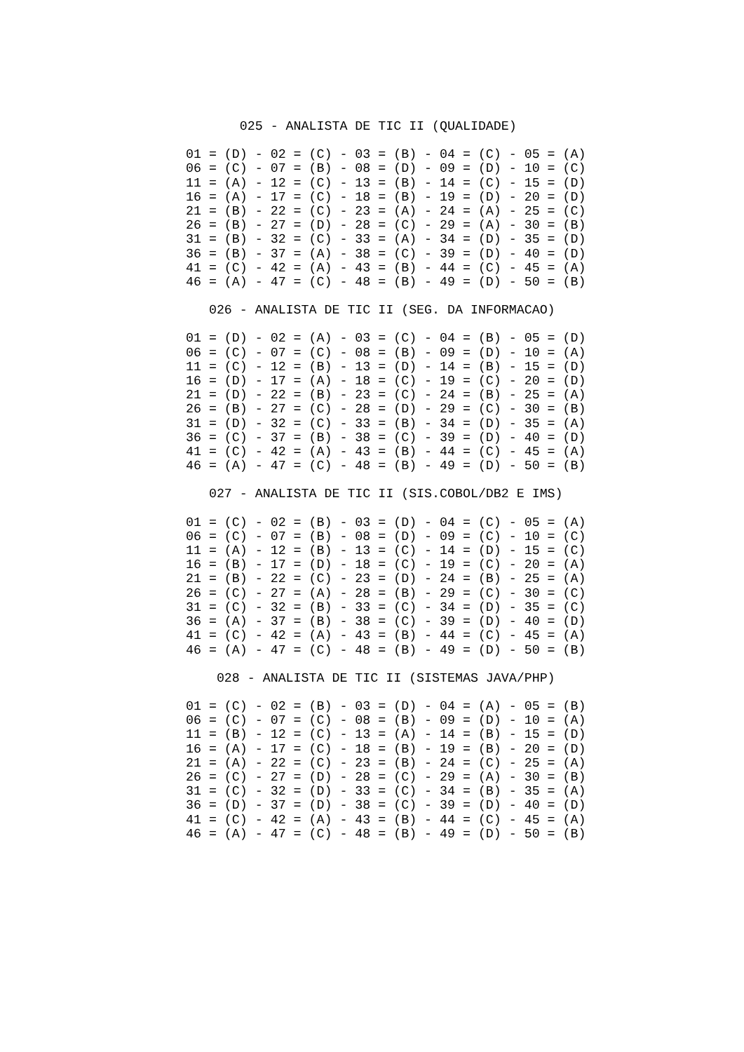025 - ANALISTA DE TIC II (QUALIDADE)
01 = (D) - 02 = (C) - 03 = (B) - 04 = (C) - 05 = (A)
06 = (C) - 07 = (B) - 08 = (D) - 09 = (D) - 10 = (C)
11 = (A) - 12 = (C) - 13 = (B) - 14 = (C) - 15 = (D)
16 = (A) - 17 = (C) - 18 = (B) - 19 = (D) - 20 = (D)
21 = (B) - 22 = (C) - 23 = (A) - 24 = (A) - 25 = (C)
26 = (B) - 27 = (D) - 28 = (C) - 29 = (A) - 30 = (B)
31 = (B) - 32 = (C) - 33 = (A) - 34 = (D) - 35 = (D)
36 = (B) - 37 = (A) - 38 = (C) - 39 = (D) - 40 = (D)
41 = (C) - 42 = (A) - 43 = (B) - 44 = (C) - 45 = (A)
46 = (A) - 47 = (C) - 48 = (B) - 49 = (D) - 50 = (B)
   026 - ANALISTA DE TIC II (SEG. DA INFORMACAO)
01 = (D) - 02 = (A) - 03 = (C) - 04 = (B) - 05 = (D)
06 = (C) - 07 = (C) - 08 = (B) - 09 = (D) - 10 = (A)
11 = (C) - 12 = (B) - 13 = (D) - 14 = (B) - 15 = (D)
16 = (D) - 17 = (A) - 18 = (C) - 19 = (C) - 20 = (D)
21 = (D) - 22 = (B) - 23 = (C) - 24 = (B) - 25 = (A)
26 = (B) - 27 = (C) - 28 = (D) - 29 = (C) - 30 = (B)
31 = (D) - 32 = (C) - 33 = (B) - 34 = (D) - 35 = (A)
36 = (C) - 37 = (B) - 38 = (C) - 39 = (D) - 40 = (D)
41 = (C) - 42 = (A) - 43 = (B) - 44 = (C) - 45 = (A)
46 = (A) - 47 = (C) - 48 = (B) - 49 = (D) - 50 = (B)
   027 - ANALISTA DE TIC II (SIS.COBOL/DB2 E IMS)
01 = (C) - 02 = (B) - 03 = (D) - 04 = (C) - 05 = (A)
06 = (C) - 07 = (B) - 08 = (D) - 09 = (C) - 10 = (C)
11 = (A) - 12 = (B) - 13 = (C) - 14 = (D) - 15 = (C)
16 = (B) - 17 = (D) - 18 = (C) - 19 = (C) - 20 = (A)
21 = (B) - 22 = (C) - 23 = (D) - 24 = (B) - 25 = (A)
26 = (C) - 27 = (A) - 28 = (B) - 29 = (C) - 30 = (C)
31 = (C) - 32 = (B) - 33 = (C) - 34 = (D) - 35 = (C)
36 = (A) - 37 = (B) - 38 = (C) - 39 = (D) - 40 = (D)
41 = (C) - 42 = (A) - 43 = (B) - 44 = (C) - 45 = (A)
46 = (A) - 47 = (C) - 48 = (B) - 49 = (D) - 50 = (B)
    028 - ANALISTA DE TIC II (SISTEMAS JAVA/PHP)
01 = (C) - 02 = (B) - 03 = (D) - 04 = (A) - 05 = (B)
06 = (C) - 07 = (C) - 08 = (B) - 09 = (D) - 10 = (A)
11 = (B) - 12 = (C) - 13 = (A) - 14 = (B) - 15 = (D)
16 = (A) - 17 = (C) - 18 = (B) - 19 = (B) - 20 = (D)
21 = (A) - 22 = (C) - 23 = (B) - 24 = (C) - 25 = (A)
26 = (C) - 27 = (D) - 28 = (C) - 29 = (A) - 30 = (B)
31 = (C) - 32 = (D) - 33 = (C) - 34 = (B) - 35 = (A)
36 = (D) - 37 = (D) - 38 = (C) - 39 = (D) - 40 = (D)
41 = (C) - 42 = (A) - 43 = (B) - 44 = (C) - 45 = (A)
46 = (A) - 47 = (C) - 48 = (B) - 49 = (D) - 50 = (B)